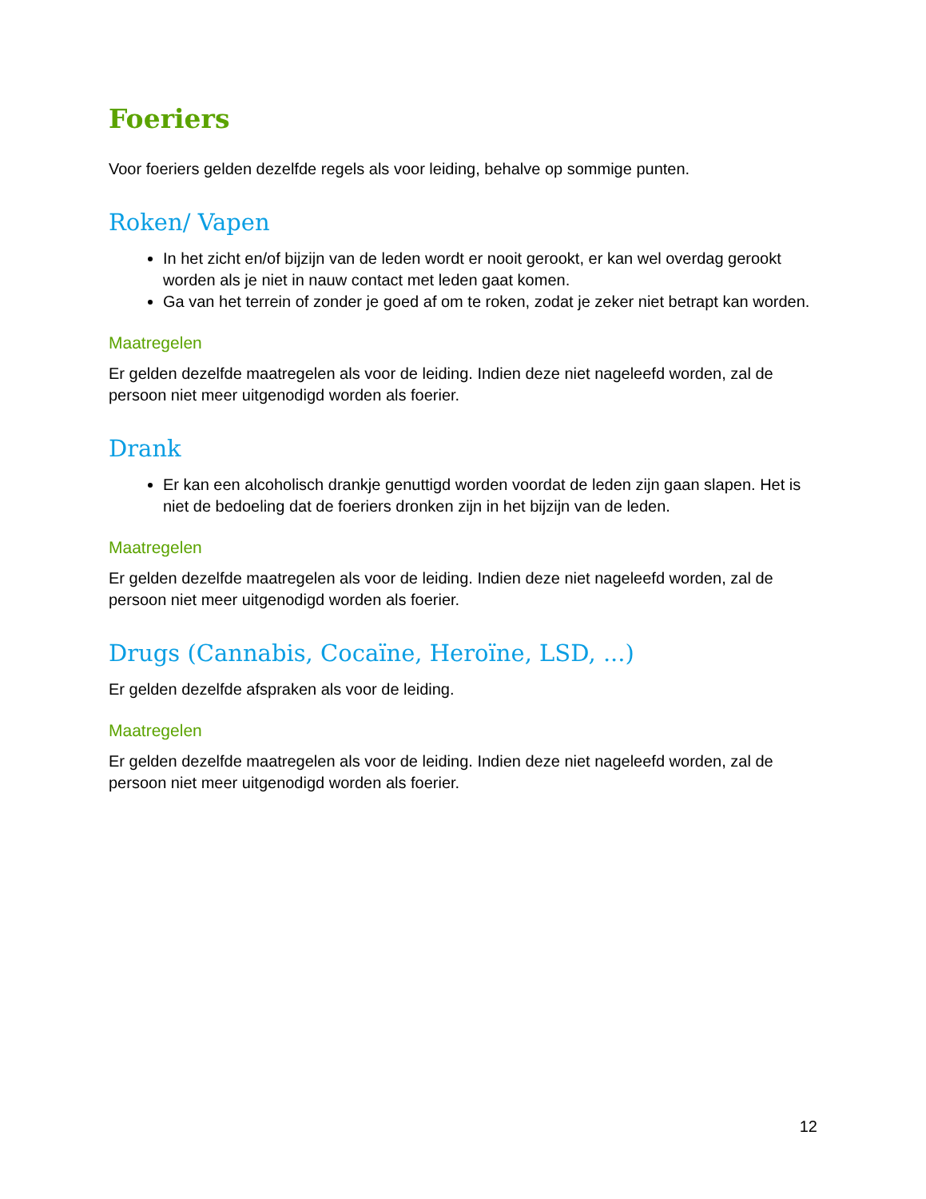Foeriers
Voor foeriers gelden dezelfde regels als voor leiding, behalve op sommige punten.
Roken/ Vapen
In het zicht en/of bijzijn van de leden wordt er nooit gerookt, er kan wel overdag gerookt worden als je niet in nauw contact met leden gaat komen.
Ga van het terrein of zonder je goed af om te roken, zodat je zeker niet betrapt kan worden.
Maatregelen
Er gelden dezelfde maatregelen als voor de leiding. Indien deze niet nageleefd worden, zal de persoon niet meer uitgenodigd worden als foerier.
Drank
Er kan een alcoholisch drankje genuttigd worden voordat de leden zijn gaan slapen. Het is niet de bedoeling dat de foeriers dronken zijn in het bijzijn van de leden.
Maatregelen
Er gelden dezelfde maatregelen als voor de leiding. Indien deze niet nageleefd worden, zal de persoon niet meer uitgenodigd worden als foerier.
Drugs (Cannabis, Cocaïne, Heroïne, LSD, ...)
Er gelden dezelfde afspraken als voor de leiding.
Maatregelen
Er gelden dezelfde maatregelen als voor de leiding. Indien deze niet nageleefd worden, zal de persoon niet meer uitgenodigd worden als foerier.
12